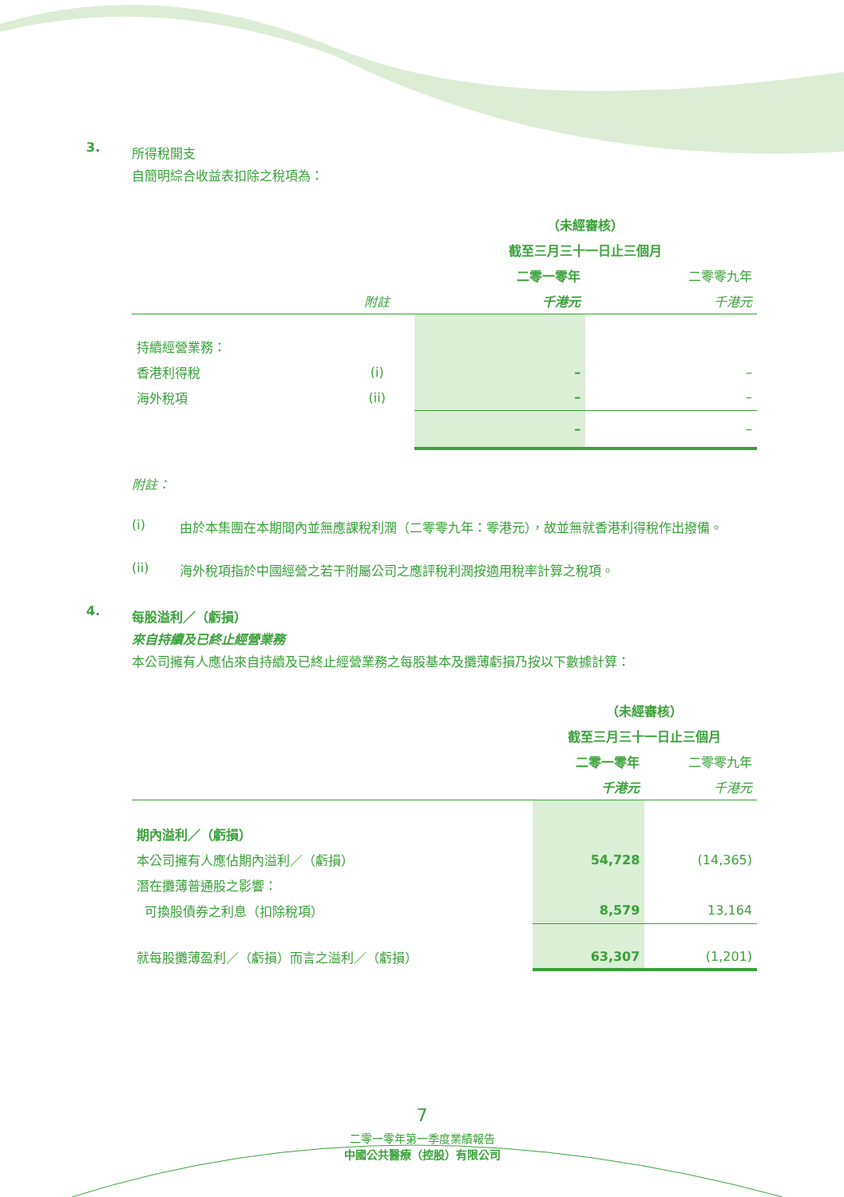3.
所得稅開支
自簡明綜合收益表扣除之稅項為：
| | | （未經審核） | |
| | | 截至三月三十一日止三個月 | |
| | | 二零一零年 | 二零零九年 |
| | 附註 | 千港元 | 千港元 |
| 持續經營業務： | | | |
| 香港利得稅 | (i) | – | – |
| 海外稅項 | (ii) | – | – |
| | | – | – |
附註：
(i) 由於本集團在本期間內並無應課稅利潤（二零零九年：零港元），故並無就香港利得稅作出撥備。
(ii) 海外稅項指於中國經營之若干附屬公司之應評稅利潤按適用稅率計算之稅項。
4.
每股溢利／（虧損）
來自持續及已終止經營業務
本公司擁有人應佔來自持續及已終止經營業務之每股基本及攤薄虧損乃按以下數據計算：
| | （未經審核） | |
| | 截至三月三十一日止三個月 | |
| | 二零一零年 | 二零零九年 |
| | 千港元 | 千港元 |
| 期內溢利／（虧損） | | |
| 本公司擁有人應佔期內溢利／（虧損） | 54,728 | (14,365) |
| 潛在攤薄普通股之影響： | | |
| 可換股債券之利息（扣除稅項） | 8,579 | 13,164 |
| 就每股攤薄盈利／（虧損）而言之溢利／（虧損） | 63,307 | (1,201) |
7
二零一零年第一季度業績報告
中國公共醫療（控股）有限公司